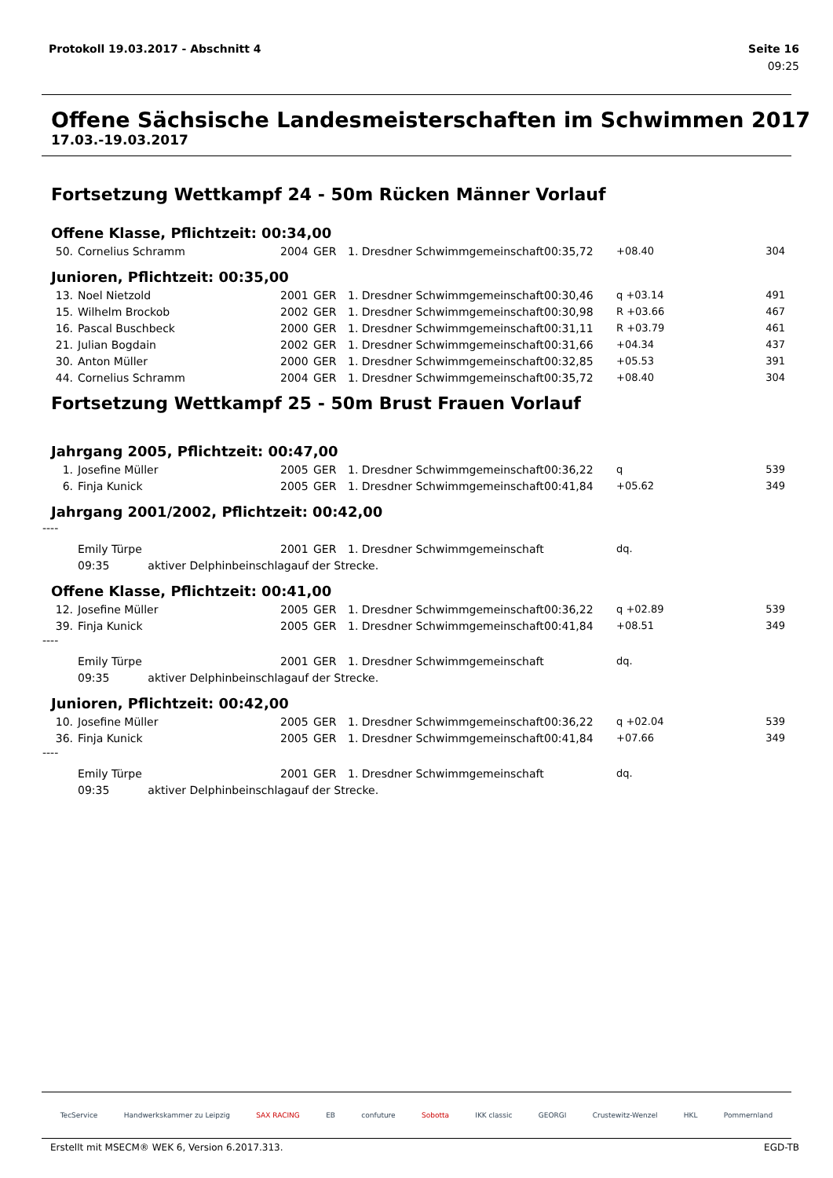Protokoll 19.03.2017 - Abschnitt 4 Seite 16
09:25
Offene Sächsische Landesmeisterschaften im Schwimmen 2017
17.03.-19.03.2017
Fortsetzung Wettkampf 24 - 50m Rücken Männer Vorlauf
Offene Klasse, Pflichtzeit: 00:34,00
| 50. | Cornelius Schramm | 2004 | GER | 1. Dresdner Schwimmgemeinschaft | 00:35,72 | +08.40 | 304 |
Junioren, Pflichtzeit: 00:35,00
| 13. | Noel Nietzold | 2001 | GER | 1. Dresdner Schwimmgemeinschaft | 00:30,46 | q +03.14 | 491 |
| 15. | Wilhelm Brockob | 2002 | GER | 1. Dresdner Schwimmgemeinschaft | 00:30,98 | R +03.66 | 467 |
| 16. | Pascal Buschbeck | 2000 | GER | 1. Dresdner Schwimmgemeinschaft | 00:31,11 | R +03.79 | 461 |
| 21. | Julian Bogdain | 2002 | GER | 1. Dresdner Schwimmgemeinschaft | 00:31,66 | +04.34 | 437 |
| 30. | Anton Müller | 2000 | GER | 1. Dresdner Schwimmgemeinschaft | 00:32,85 | +05.53 | 391 |
| 44. | Cornelius Schramm | 2004 | GER | 1. Dresdner Schwimmgemeinschaft | 00:35,72 | +08.40 | 304 |
Fortsetzung Wettkampf 25 - 50m Brust Frauen Vorlauf
Jahrgang 2005, Pflichtzeit: 00:47,00
| 1. | Josefine Müller | 2005 | GER | 1. Dresdner Schwimmgemeinschaft | 00:36,22 | q | 539 |
| 6. | Finja Kunick | 2005 | GER | 1. Dresdner Schwimmgemeinschaft | 00:41,84 | +05.62 | 349 |
Jahrgang 2001/2002, Pflichtzeit: 00:42,00
----
| | Emily Türpe | 2001 | GER | 1. Dresdner Schwimmgemeinschaft | | dq. | |
| | 09:35 aktiver Delphinbeinschlagauf der Strecke. | | | | | | |
Offene Klasse, Pflichtzeit: 00:41,00
| 12. | Josefine Müller | 2005 | GER | 1. Dresdner Schwimmgemeinschaft | 00:36,22 | q +02.89 | 539 |
| 39. | Finja Kunick | 2005 | GER | 1. Dresdner Schwimmgemeinschaft | 00:41,84 | +08.51 | 349 |
----
| | Emily Türpe | 2001 | GER | 1. Dresdner Schwimmgemeinschaft | | dq. | |
| | 09:35 aktiver Delphinbeinschlagauf der Strecke. | | | | | | |
Junioren, Pflichtzeit: 00:42,00
| 10. | Josefine Müller | 2005 | GER | 1. Dresdner Schwimmgemeinschaft | 00:36,22 | q +02.04 | 539 |
| 36. | Finja Kunick | 2005 | GER | 1. Dresdner Schwimmgemeinschaft | 00:41,84 | +07.66 | 349 |
----
| | Emily Türpe | 2001 | GER | 1. Dresdner Schwimmgemeinschaft | | dq. | |
| | 09:35 aktiver Delphinbeinschlagauf der Strecke. | | | | | | |
TecService Handwerkskammer zu Leipzig SAX RACING EB confuture Sobotta IKK classic GEORGI Crustewitz-Wenzel HKL Pommernland
Erstellt mit MSECM® WEK 6, Version 6.2017.313. EGD-TB